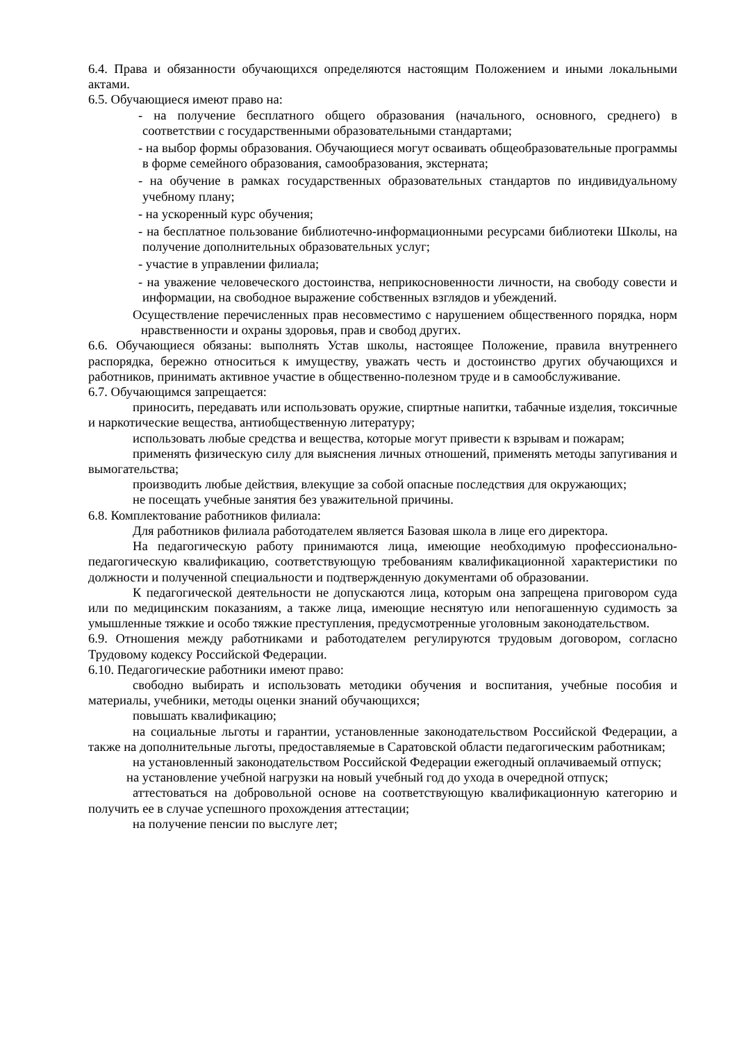6.4. Права и обязанности обучающихся определяются настоящим Положением и иными локальными актами.
6.5. Обучающиеся имеют право на:
- на получение бесплатного общего образования (начального, основного, среднего) в соответствии с государственными образовательными стандартами;
- на выбор формы образования. Обучающиеся могут осваивать общеобразовательные программы в форме семейного образования, самообразования, экстерната;
- на обучение в рамках государственных образовательных стандартов по индивидуальному учебному плану;
- на ускоренный курс обучения;
- на бесплатное пользование библиотечно-информационными ресурсами библиотеки Школы, на получение дополнительных образовательных услуг;
- участие в управлении филиала;
- на уважение человеческого достоинства, неприкосновенности личности, на свободу совести и информации, на свободное выражение собственных взглядов и убеждений.
Осуществление перечисленных прав несовместимо с нарушением общественного порядка, норм нравственности и охраны здоровья, прав и свобод других.
6.6. Обучающиеся обязаны: выполнять Устав школы, настоящее Положение, правила внутреннего распорядка, бережно относиться к имуществу, уважать честь и достоинство других обучающихся и работников, принимать активное участие в общественно-полезном труде и в самообслуживание.
6.7. Обучающимся запрещается:
приносить, передавать или использовать оружие, спиртные напитки, табачные изделия, токсичные и наркотические вещества, антиобщественную литературу;
использовать любые средства и вещества, которые могут привести к взрывам и пожарам;
применять физическую силу для выяснения личных отношений, применять методы запугивания и вымогательства;
производить любые действия, влекущие за собой опасные последствия для окружающих;
не посещать учебные занятия без уважительной причины.
6.8. Комплектование работников филиала:
Для работников филиала работодателем является Базовая школа в лице его директора.
На педагогическую работу принимаются лица, имеющие необходимую профессионально-педагогическую квалификацию, соответствующую требованиям квалификационной характеристики по должности и полученной специальности и подтвержденную документами об образовании.
К педагогической деятельности не допускаются лица, которым она запрещена приговором суда или по медицинским показаниям, а также лица, имеющие неснятую или непогашенную судимость за умышленные тяжкие и особо тяжкие преступления, предусмотренные уголовным законодательством.
6.9. Отношения между работниками и работодателем регулируются трудовым договором, согласно Трудовому кодексу Российской Федерации.
6.10. Педагогические работники имеют право:
свободно выбирать и использовать методики обучения и воспитания, учебные пособия и материалы, учебники, методы оценки знаний обучающихся;
повышать квалификацию;
на социальные льготы и гарантии, установленные законодательством Российской Федерации, а также на дополнительные льготы, предоставляемые в Саратовской области педагогическим работникам;
на установленный законодательством Российской Федерации ежегодный оплачиваемый отпуск;
на установление учебной нагрузки на новый учебный год до ухода в очередной отпуск;
аттестоваться на добровольной основе на соответствующую квалификационную категорию и получить ее в случае успешного прохождения аттестации;
на получение пенсии по выслуге лет;